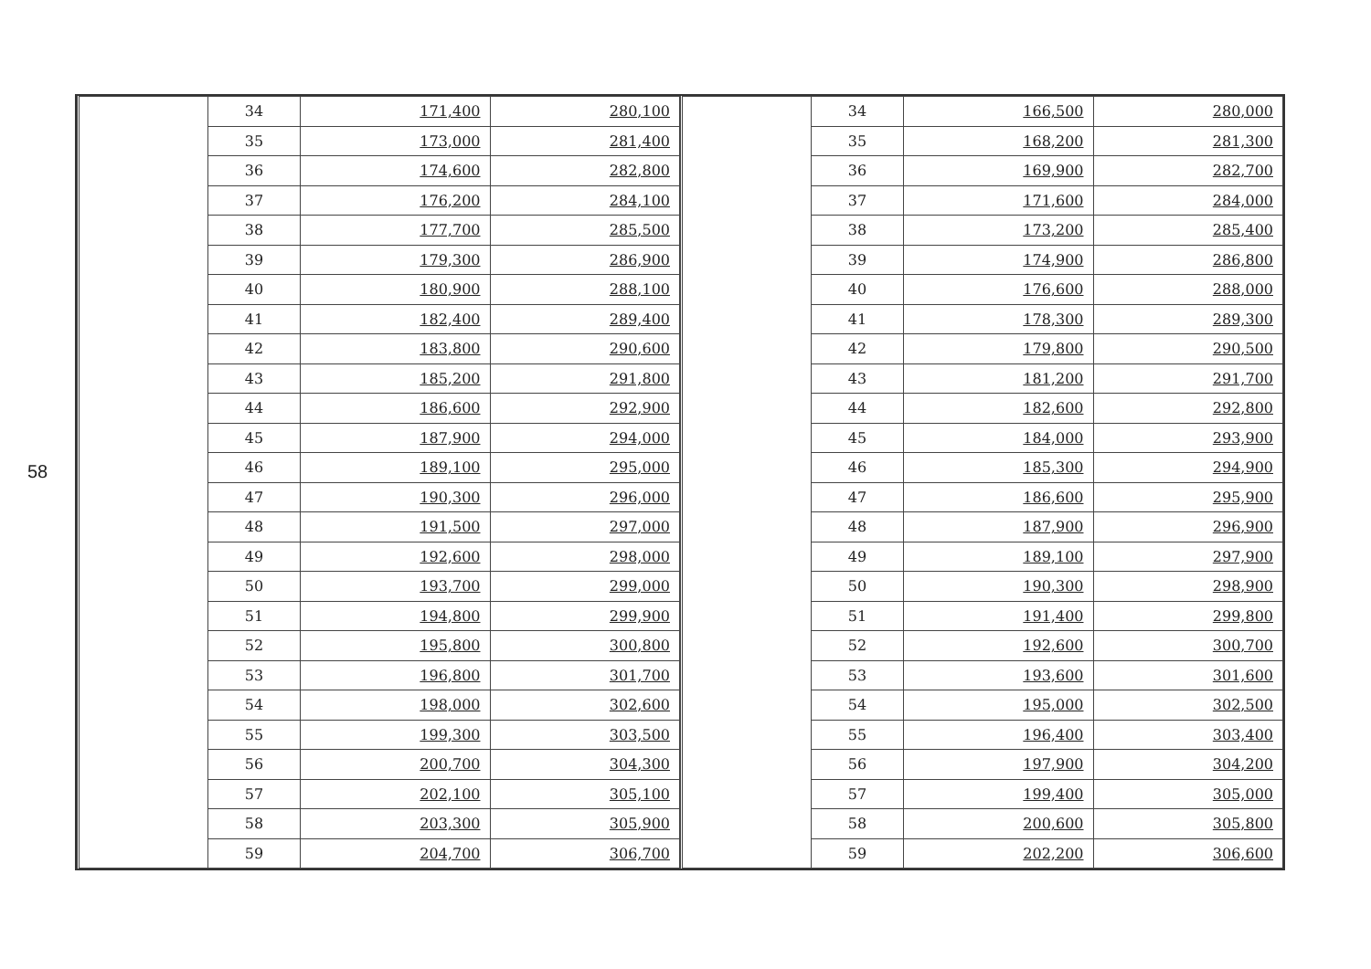58
| | 34 | 171,400 | 280,100 |
| | 35 | 173,000 | 281,400 |
| | 36 | 174,600 | 282,800 |
| | 37 | 176,200 | 284,100 |
| | 38 | 177,700 | 285,500 |
| | 39 | 179,300 | 286,900 |
| | 40 | 180,900 | 288,100 |
| | 41 | 182,400 | 289,400 |
| | 42 | 183,800 | 290,600 |
| | 43 | 185,200 | 291,800 |
| | 44 | 186,600 | 292,900 |
| | 45 | 187,900 | 294,000 |
| | 46 | 189,100 | 295,000 |
| | 47 | 190,300 | 296,000 |
| | 48 | 191,500 | 297,000 |
| | 49 | 192,600 | 298,000 |
| | 50 | 193,700 | 299,000 |
| | 51 | 194,800 | 299,900 |
| | 52 | 195,800 | 300,800 |
| | 53 | 196,800 | 301,700 |
| | 54 | 198,000 | 302,600 |
| | 55 | 199,300 | 303,500 |
| | 56 | 200,700 | 304,300 |
| | 57 | 202,100 | 305,100 |
| | 58 | 203,300 | 305,900 |
| | 59 | 204,700 | 306,700 |
| | 34 | 166,500 | 280,000 |
| | 35 | 168,200 | 281,300 |
| | 36 | 169,900 | 282,700 |
| | 37 | 171,600 | 284,000 |
| | 38 | 173,200 | 285,400 |
| | 39 | 174,900 | 286,800 |
| | 40 | 176,600 | 288,000 |
| | 41 | 178,300 | 289,300 |
| | 42 | 179,800 | 290,500 |
| | 43 | 181,200 | 291,700 |
| | 44 | 182,600 | 292,800 |
| | 45 | 184,000 | 293,900 |
| | 46 | 185,300 | 294,900 |
| | 47 | 186,600 | 295,900 |
| | 48 | 187,900 | 296,900 |
| | 49 | 189,100 | 297,900 |
| | 50 | 190,300 | 298,900 |
| | 51 | 191,400 | 299,800 |
| | 52 | 192,600 | 300,700 |
| | 53 | 193,600 | 301,600 |
| | 54 | 195,000 | 302,500 |
| | 55 | 196,400 | 303,400 |
| | 56 | 197,900 | 304,200 |
| | 57 | 199,400 | 305,000 |
| | 58 | 200,600 | 305,800 |
| | 59 | 202,200 | 306,600 |